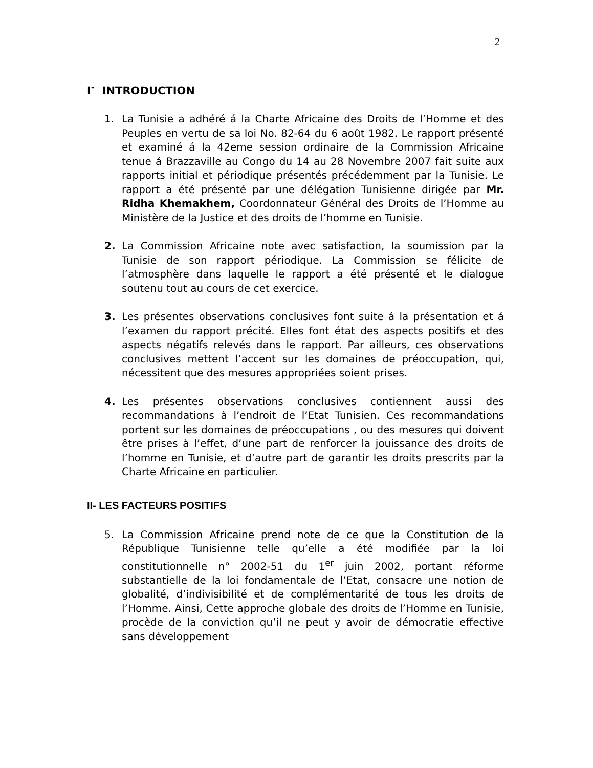2
I<sup>-</sup> INTRODUCTION
1. La Tunisie a adhéré á la Charte Africaine des Droits de l’Homme et des Peuples en vertu de sa loi No. 82-64 du 6 août 1982. Le rapport présenté et examiné á la 42eme session ordinaire de la Commission Africaine tenue á Brazzaville au Congo du 14 au 28 Novembre 2007 fait suite aux rapports initial et périodique présentés précédemment par la Tunisie. Le rapport a été présenté par une délégation Tunisienne dirigée par Mr. Ridha Khemakhem, Coordonnateur Général des Droits de l’Homme au Ministère de la Justice et des droits de l’homme en Tunisie.
2. La Commission Africaine note avec satisfaction, la soumission par la Tunisie de son rapport périodique. La Commission se félicite de l’atmosphère dans laquelle le rapport a été présenté et le dialogue soutenu tout au cours de cet exercice.
3. Les présentes observations conclusives font suite á la présentation et á l’examen du rapport précité. Elles font état des aspects positifs et des aspects négatifs relevés dans le rapport. Par ailleurs, ces observations conclusives mettent l’accent sur les domaines de préoccupation, qui, nécessitent que des mesures appropriées soient prises.
4. Les présentes observations conclusives contiennent aussi des recommandations à l’endroit de l’Etat Tunisien. Ces recommandations portent sur les domaines de préoccupations , ou des mesures qui doivent être prises à l’effet, d’une part de renforcer la jouissance des droits de l’homme en Tunisie, et d’autre part de garantir les droits prescrits par la Charte Africaine en particulier.
II- LES FACTEURS POSITIFS
5. La Commission Africaine prend note de ce que la Constitution de la République Tunisienne telle qu’elle a été modifiée par la loi constitutionnelle n° 2002-51 du 1<sup>er</sup> juin 2002, portant réforme substantielle de la loi fondamentale de l’Etat, consacre une notion de globalité, d’indivisibilité et de complémentarité de tous les droits de l’Homme. Ainsi, Cette approche globale des droits de l’Homme en Tunisie, procède de la conviction qu’il ne peut y avoir de démocratie effective sans développement